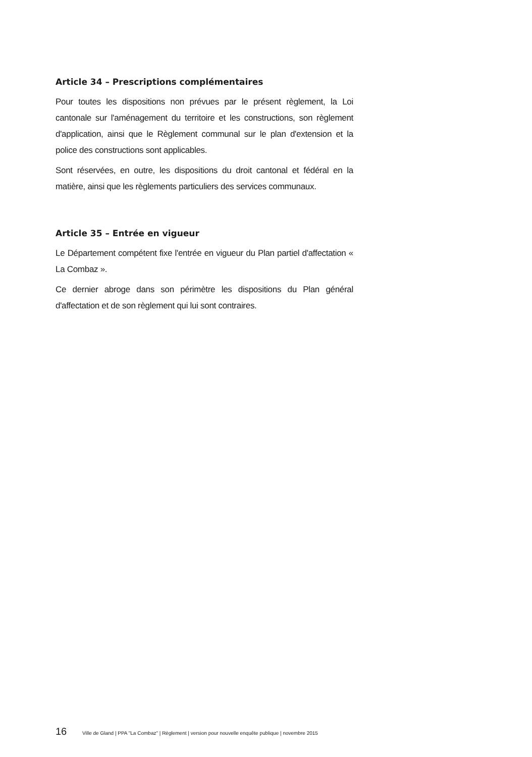Article 34 – Prescriptions complémentaires
Pour toutes les dispositions non prévues par le présent règlement, la Loi cantonale sur l'aménagement du territoire et les constructions, son règlement d'application, ainsi que le Règlement communal sur le plan d'extension et la police des constructions sont applicables.
Sont réservées, en outre, les dispositions du droit cantonal et fédéral en la matière, ainsi que les règlements particuliers des services communaux.
Article 35 – Entrée en vigueur
Le Département compétent fixe l'entrée en vigueur du Plan partiel d'affectation « La Combaz ».
Ce dernier abroge dans son périmètre les dispositions du Plan général d'affectation et de son règlement qui lui sont contraires.
16 Ville de Gland | PPA "La Combaz" | Règlement | version pour nouvelle enquête publique | novembre 2015